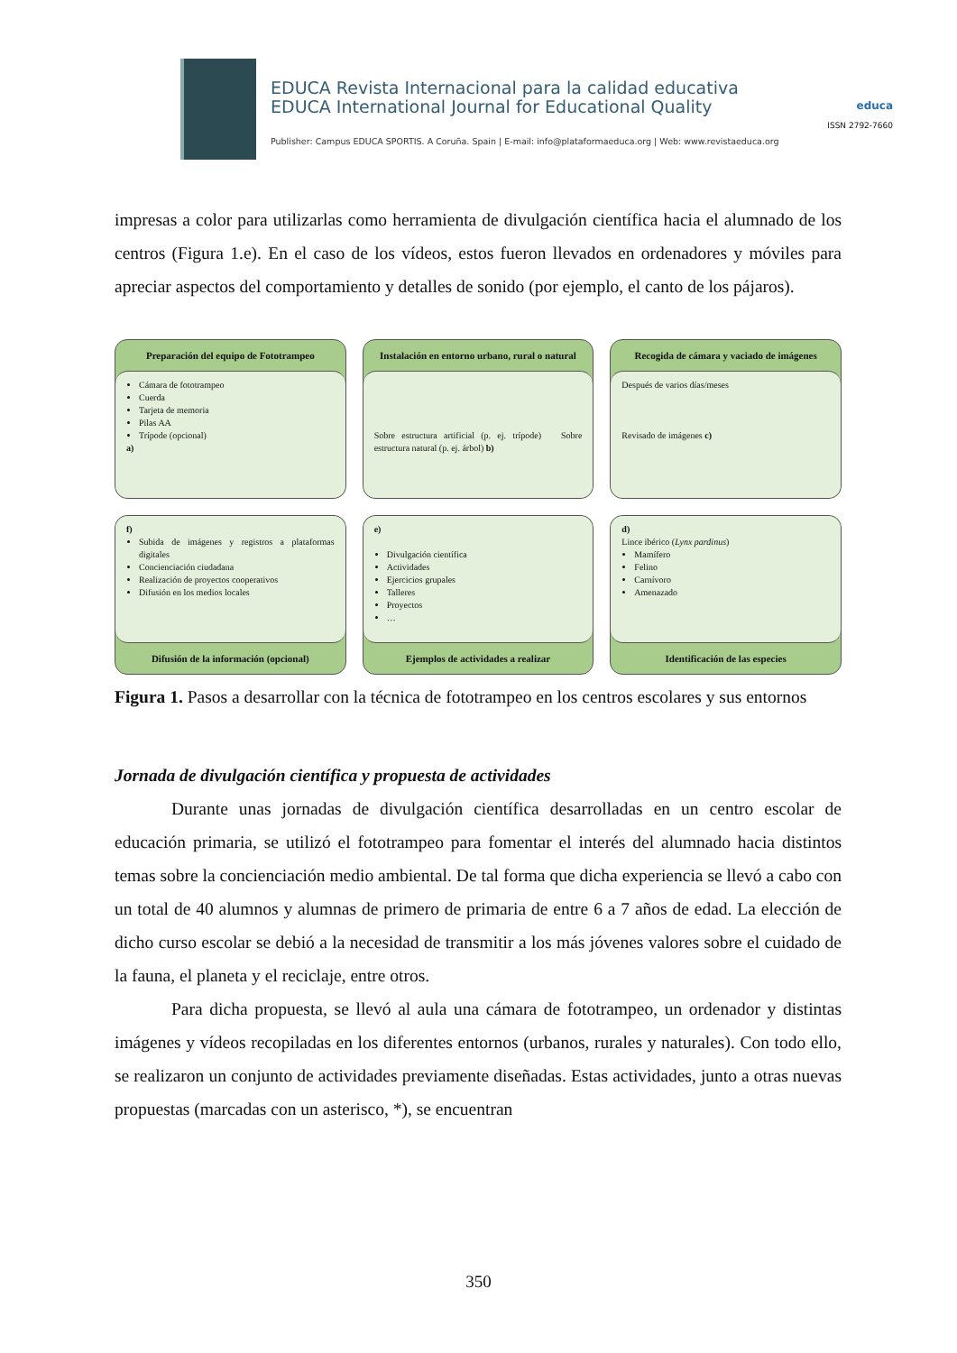EDUCA Revista Internacional para la calidad educativa
EDUCA International Journal for Educational Quality
Publisher: Campus EDUCA SPORTIS. A Coruña. Spain | E-mail: info@plataformaeduca.org | Web: www.revistaeduca.org
educa
ISSN 2792-7660
impresas a color para utilizarlas como herramienta de divulgación científica hacia el alumnado de los centros (Figura 1.e). En el caso de los vídeos, estos fueron llevados en ordenadores y móviles para apreciar aspectos del comportamiento y detalles de sonido (por ejemplo, el canto de los pájaros).
Preparación del equipo de Fototrampeo
Cámara de fototrampeo
Cuerda
Tarjeta de memoria
Pilas AA
Trípode (opcional)
a)
Instalación en entorno urbano, rural o natural
Sobre estructura artificial (p. ej. trípode) Sobre estructura natural (p. ej. árbol) b)
Recogida de cámara y vaciado de imágenes
Después de varios días/meses
Revisado de imágenes c)
f)
Subida de imágenes y registros a plataformas digitales
Concienciación ciudadana
Realización de proyectos cooperativos
Difusión en los medios locales
Difusión de la información (opcional)
e)
Divulgación científica
Actividades
Ejercicios grupales
Talleres
Proyectos
…
Ejemplos de actividades a realizar
d)
Lince ibérico (Lynx pardinus)
Mamífero
Felino
Carnívoro
Amenazado
Identificación de las especies
Figura 1. Pasos a desarrollar con la técnica de fototrampeo en los centros escolares y sus entornos
Jornada de divulgación científica y propuesta de actividades
Durante unas jornadas de divulgación científica desarrolladas en un centro escolar de educación primaria, se utilizó el fototrampeo para fomentar el interés del alumnado hacia distintos temas sobre la concienciación medio ambiental. De tal forma que dicha experiencia se llevó a cabo con un total de 40 alumnos y alumnas de primero de primaria de entre 6 a 7 años de edad. La elección de dicho curso escolar se debió a la necesidad de transmitir a los más jóvenes valores sobre el cuidado de la fauna, el planeta y el reciclaje, entre otros.
Para dicha propuesta, se llevó al aula una cámara de fototrampeo, un ordenador y distintas imágenes y vídeos recopiladas en los diferentes entornos (urbanos, rurales y naturales). Con todo ello, se realizaron un conjunto de actividades previamente diseñadas. Estas actividades, junto a otras nuevas propuestas (marcadas con un asterisco, *), se encuentran
350